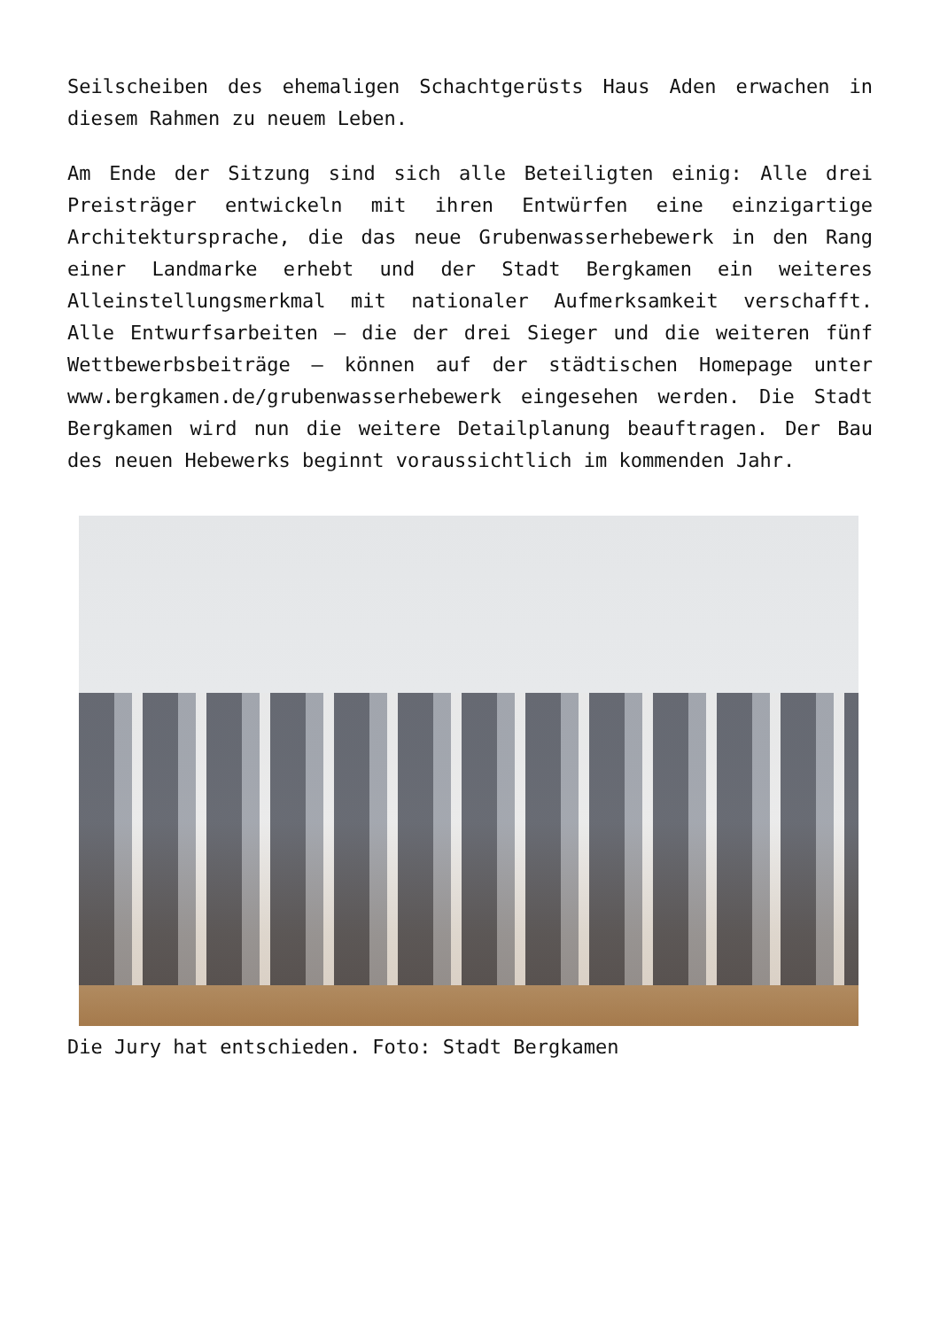Seilscheiben des ehemaligen Schachtgerüsts Haus Aden erwachen in diesem Rahmen zu neuem Leben.
Am Ende der Sitzung sind sich alle Beteiligten einig: Alle drei Preisträger entwickeln mit ihren Entwürfen eine einzigartige Architektursprache, die das neue Grubenwasserhebewerk in den Rang einer Landmarke erhebt und der Stadt Bergkamen ein weiteres Alleinstellungsmerkmal mit nationaler Aufmerksamkeit verschafft. Alle Entwurfsarbeiten – die der drei Sieger und die weiteren fünf Wettbewerbsbeiträge – können auf der städtischen Homepage unter www.bergkamen.de/grubenwasserhebewerk eingesehen werden. Die Stadt Bergkamen wird nun die weitere Detailplanung beauftragen. Der Bau des neuen Hebewerks beginnt voraussichtlich im kommenden Jahr.
Die Jury hat entschieden. Foto: Stadt Bergkamen